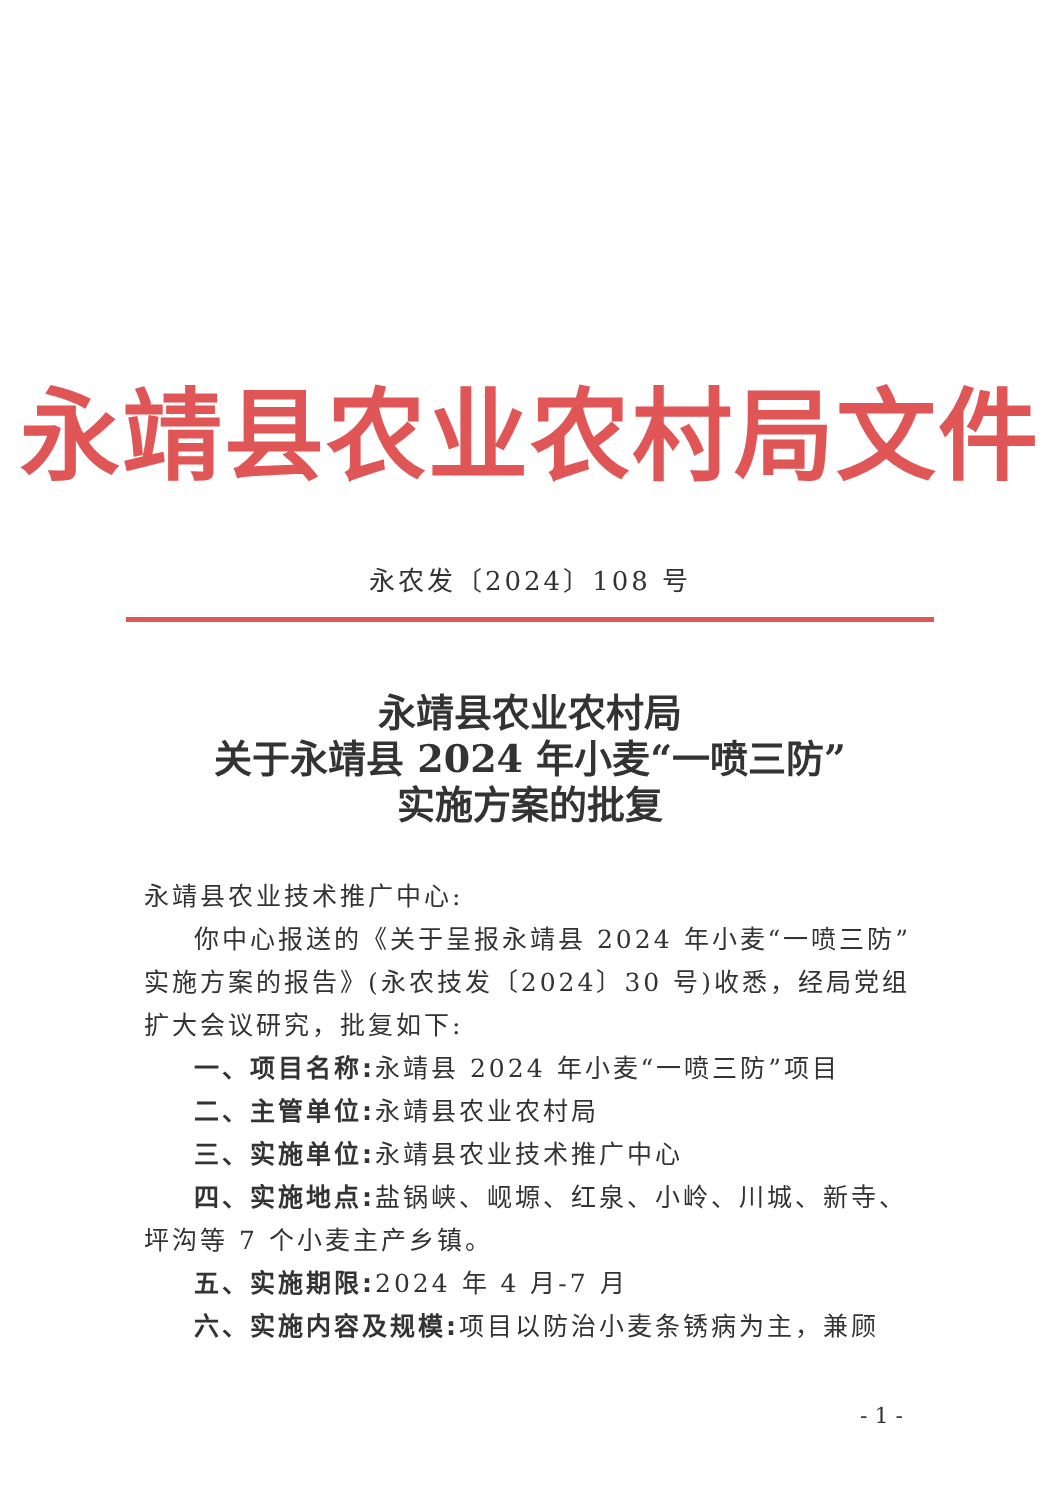永靖县农业农村局文件
永农发〔2024〕108 号
永靖县农业农村局
关于永靖县 2024 年小麦“一喷三防”
实施方案的批复
永靖县农业技术推广中心:
你中心报送的《关于呈报永靖县 2024 年小麦“一喷三防”实施方案的报告》(永农技发〔2024〕30 号)收悉，经局党组扩大会议研究，批复如下:
一、项目名称: 永靖县 2024 年小麦“一喷三防”项目
二、主管单位: 永靖县农业农村局
三、实施单位: 永靖县农业技术推广中心
四、实施地点: 盐锅峡、岘塬、红泉、小岭、川城、新寺、坪沟等 7 个小麦主产乡镇。
五、实施期限: 2024 年 4 月-7 月
六、实施内容及规模: 项目以防治小麦条锈病为主，兼顾
- 1 -